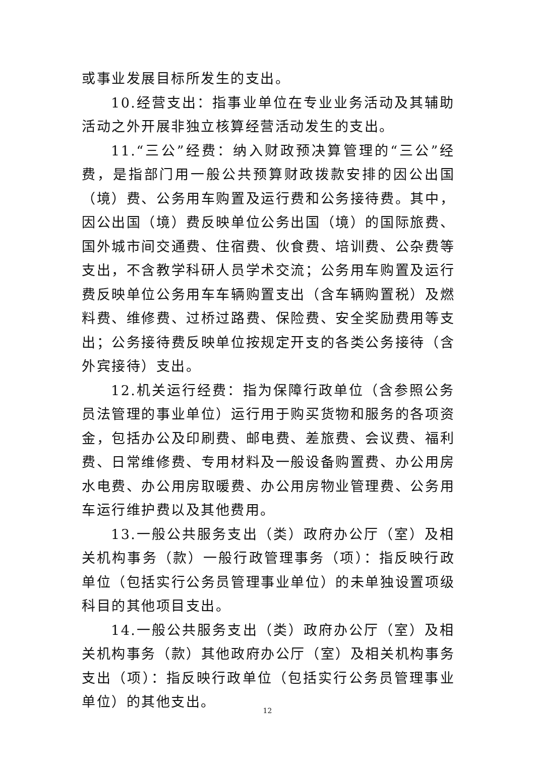或事业发展目标所发生的支出。
10.经营支出：指事业单位在专业业务活动及其辅助活动之外开展非独立核算经营活动发生的支出。
11.“三公”经费：纳入财政预决算管理的“三公”经费，是指部门用一般公共预算财政拨款安排的因公出国（境）费、公务用车购置及运行费和公务接待费。其中，因公出国（境）费反映单位公务出国（境）的国际旅费、国外城市间交通费、住宿费、伙食费、培训费、公杂费等支出，不含教学科研人员学术交流；公务用车购置及运行费反映单位公务用车车辆购置支出（含车辆购置税）及燃料费、维修费、过桥过路费、保险费、安全奖励费用等支出；公务接待费反映单位按规定开支的各类公务接待（含外宾接待）支出。
12.机关运行经费：指为保障行政单位（含参照公务员法管理的事业单位）运行用于购买货物和服务的各项资金，包括办公及印刷费、邮电费、差旅费、会议费、福利费、日常维修费、专用材料及一般设备购置费、办公用房水电费、办公用房取暖费、办公用房物业管理费、公务用车运行维护费以及其他费用。
13.一般公共服务支出（类）政府办公厅（室）及相关机构事务（款）一般行政管理事务（项）：指反映行政单位（包括实行公务员管理事业单位）的未单独设置项级科目的其他项目支出。
14.一般公共服务支出（类）政府办公厅（室）及相关机构事务（款）其他政府办公厅（室）及相关机构事务支出（项）：指反映行政单位（包括实行公务员管理事业单位）的其他支出。
12